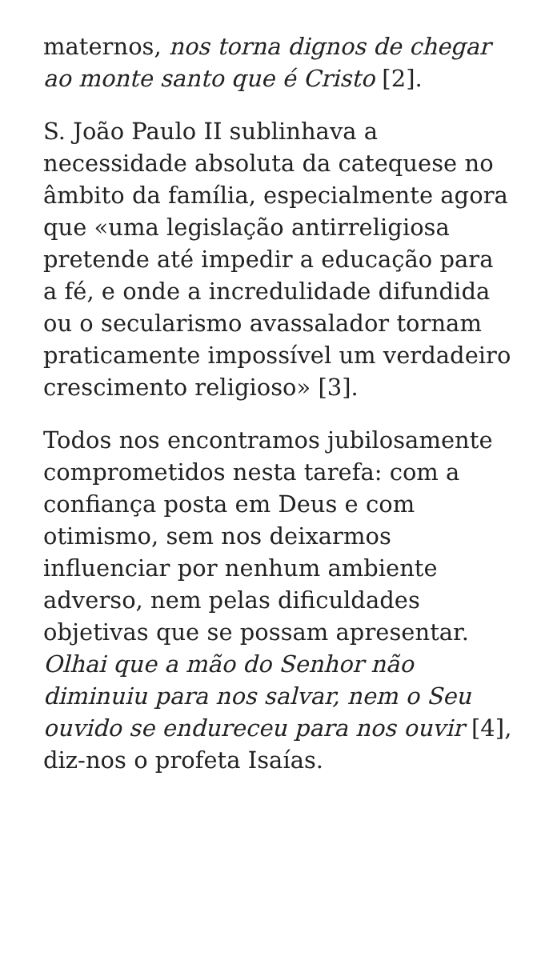maternos, nos torna dignos de chegar ao monte santo que é Cristo [2].
S. João Paulo II sublinhava a necessidade absoluta da catequese no âmbito da família, especialmente agora que «uma legislação antirreligiosa pretende até impedir a educação para a fé, e onde a incredulidade difundida ou o secularismo avassalador tornam praticamente impossível um verdadeiro crescimento religioso» [3].
Todos nos encontramos jubilosamente comprometidos nesta tarefa: com a confiança posta em Deus e com otimismo, sem nos deixarmos influenciar por nenhum ambiente adverso, nem pelas dificuldades objetivas que se possam apresentar. Olhai que a mão do Senhor não diminuiu para nos salvar, nem o Seu ouvido se endureceu para nos ouvir [4], diz-nos o profeta Isaías.